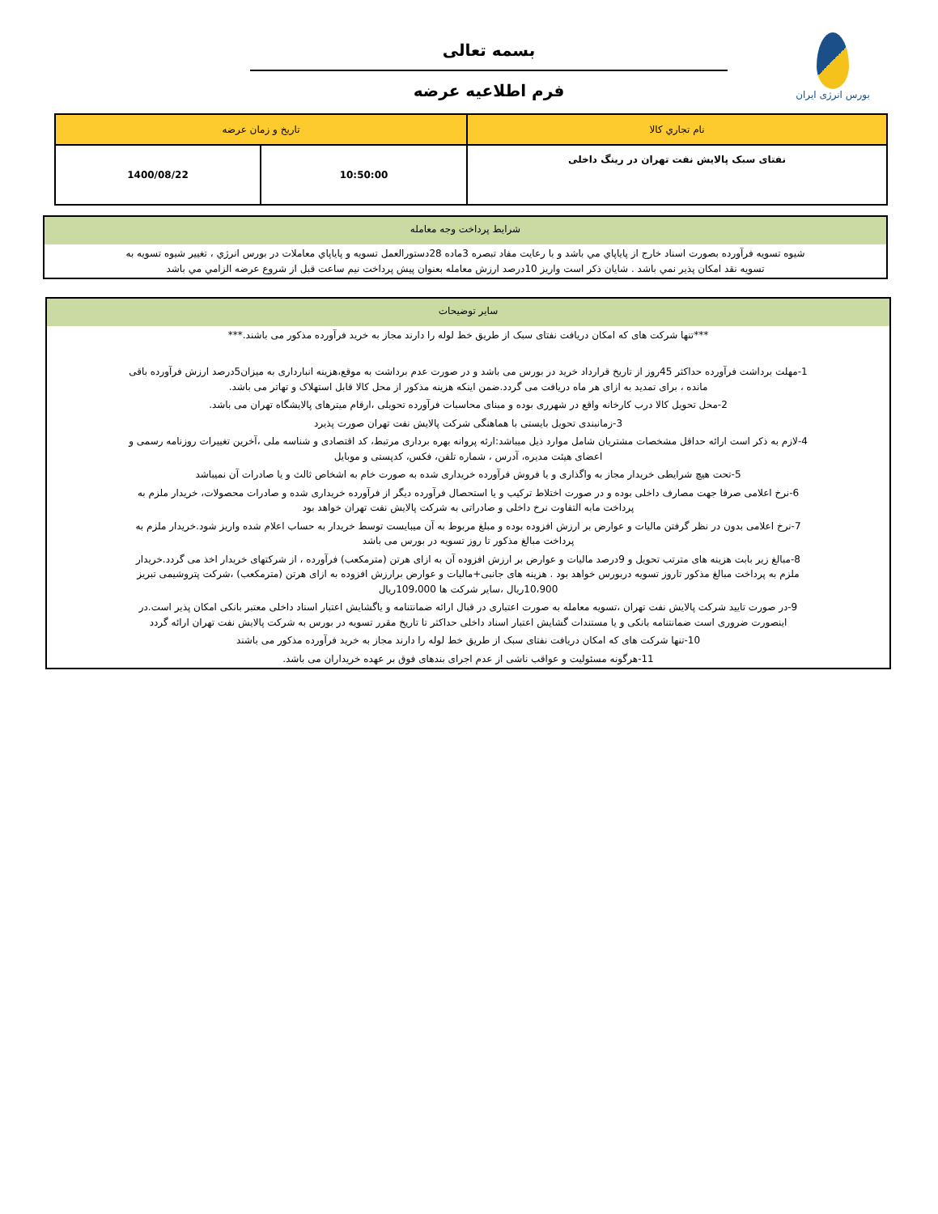بورس انرژی ایران
بسمه تعالی
فرم اطلاعیه عرضه
| نام تجاري كالا | تاريخ و زمان عرضه | |
| --- | --- | --- |
| نفتای سبک پالایش نفت تهران در رینگ داخلی | 10:50:00 | 1400/08/22 |
شرايط پرداخت وجه معامله
شيوه تسويه فرآورده بصورت اسناد خارج از پاياپاي مي باشد و با رعايت مفاد تبصره 3ماده 28دستورالعمل تسويه و پاياپاي معاملات در بورس انرژي ، تغيير شيوه تسويه به تسويه نقد امكان پذير نمي باشد . شايان ذكر است واريز 10درصد ارزش معامله بعنوان پيش پرداخت نيم ساعت قبل از شروع عرضه الزامي مي باشد
سایر توضیحات
***تنها شرکت های که امکان دریافت نفتای سبک از طریق خط لوله را دارند مجاز به خرید فرآورده مذکور می باشند.***
1-مهلت برداشت فرآورده حداکثر 45روز از تاریخ قرارداد خرید در بورس می باشد و در صورت عدم برداشت به موقع،هزینه انبارداری به میزان5درصد ارزش فرآورده باقی مانده ، برای تمدید به ازای هر ماه دریافت می گردد.ضمن اینکه هزینه مذکور از محل کالا قابل استهلاک و تهاتر می باشد.
2-محل تحویل کالا درب کارخانه واقع در شهرری بوده و مبنای محاسبات فرآورده تحویلی ،ارقام میترهای پالایشگاه تهران می باشد.
3-زمانبندی تحویل بایستی با هماهنگی شرکت پالایش نفت تهران صورت پذیرد
4-لازم به ذکر است ارائه حداقل مشخصات مشتریان شامل موارد ذیل میباشد:ارئه پروانه بهره برداری مرتبط، کد اقتصادی و شناسه ملی ،آخرین تغییرات روزنامه رسمی و اعضای هیئت مدیره، آدرس ، شماره تلفن، فکس، کدپستی و موبایل
5-تحت هیچ شرایطی خریدار مجاز به واگذاری و یا فروش فرآورده خریداری شده به صورت خام به اشخاص ثالث و یا صادرات آن نمیباشد
6-نرخ اعلامی صرفا جهت مصارف داخلی بوده و در صورت اختلاط ترکیب و یا استحصال فرآورده دیگر از فرآورده خریداری شده و صادرات محصولات، خریدار ملزم به پرداخت مابه التفاوت نرخ داخلی و صادراتی به شرکت پالایش نفت تهران خواهد بود
7-نرخ اعلامی بدون در نظر گرفتن مالیات و عوارض بر ارزش افزوده بوده و مبلغ مربوط به آن میبایست توسط خریدار به حساب اعلام شده واریز شود.خریدار ملزم به پرداخت مبالغ مذکور تا روز تسویه در بورس می باشد
8-مبالغ زیر بابت هزینه های مترتب تحویل و 9درصد مالیات و عوارض بر ارزش افزوده آن به ازای هرتن (مترمکعب) فرآورده ، از شرکتهای خریدار اخذ می گردد.خریدار ملزم به پرداخت مبالغ مذکور تاروز تسویه دربورس خواهد بود . هزینه های جانبی+مالیات و عوارض برارزش افزوده به ازای هرتن (مترمکعب) ،شرکت پتروشیمی تبریز 10،900ریال ،سایر شرکت ها 109،000ریال
9-در صورت تایید شرکت پالایش نفت تهران ،تسویه معامله به صورت اعتباری در قبال ارائه ضمانتنامه و یاگشایش اعتبار اسناد داخلی معتبر بانکی امکان پذیر است.در اینصورت ضروری است ضمانتنامه بانکی و یا مستندات گشایش اعتبار اسناد داخلی حداکثر تا تاریخ مقرر تسویه در بورس به شرکت پالایش نفت تهران ارائه گردد
10-تنها شرکت های که امکان دریافت نفتای سبک از طریق خط لوله را دارند مجاز به خرید فرآورده مذکور می باشند
11-هرگونه مسئولیت و عواقب ناشی از عدم اجرای بندهای فوق بر عهده خریداران می باشد.